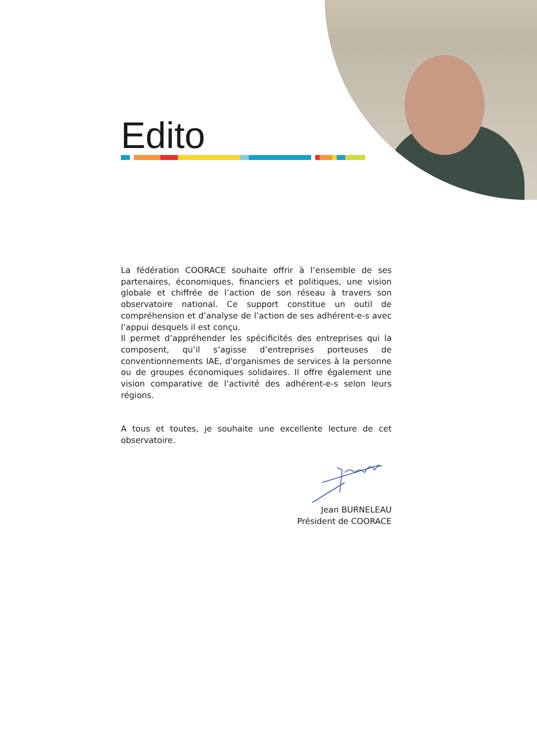Edito
La fédération COORACE souhaite offrir à l’ensemble de ses partenaires, économiques, financiers et politiques, une vision globale et chiffrée de l’action de son réseau à travers son observatoire national. Ce support constitue un outil de compréhension et d’analyse de l’action de ses adhérent-e-s avec l’appui desquels il est conçu.
Il permet d’appréhender les spécificités des entreprises qui la composent, qu’il s’agisse d’entreprises porteuses de conventionnements IAE, d'organismes de services à la personne ou de groupes économiques solidaires. Il offre également une vision comparative de l’activité des adhérent-e-s selon leurs régions.
A tous et toutes, je souhaite une excellente lecture de cet observatoire.
Jean BURNELEAU
Président de COORACE